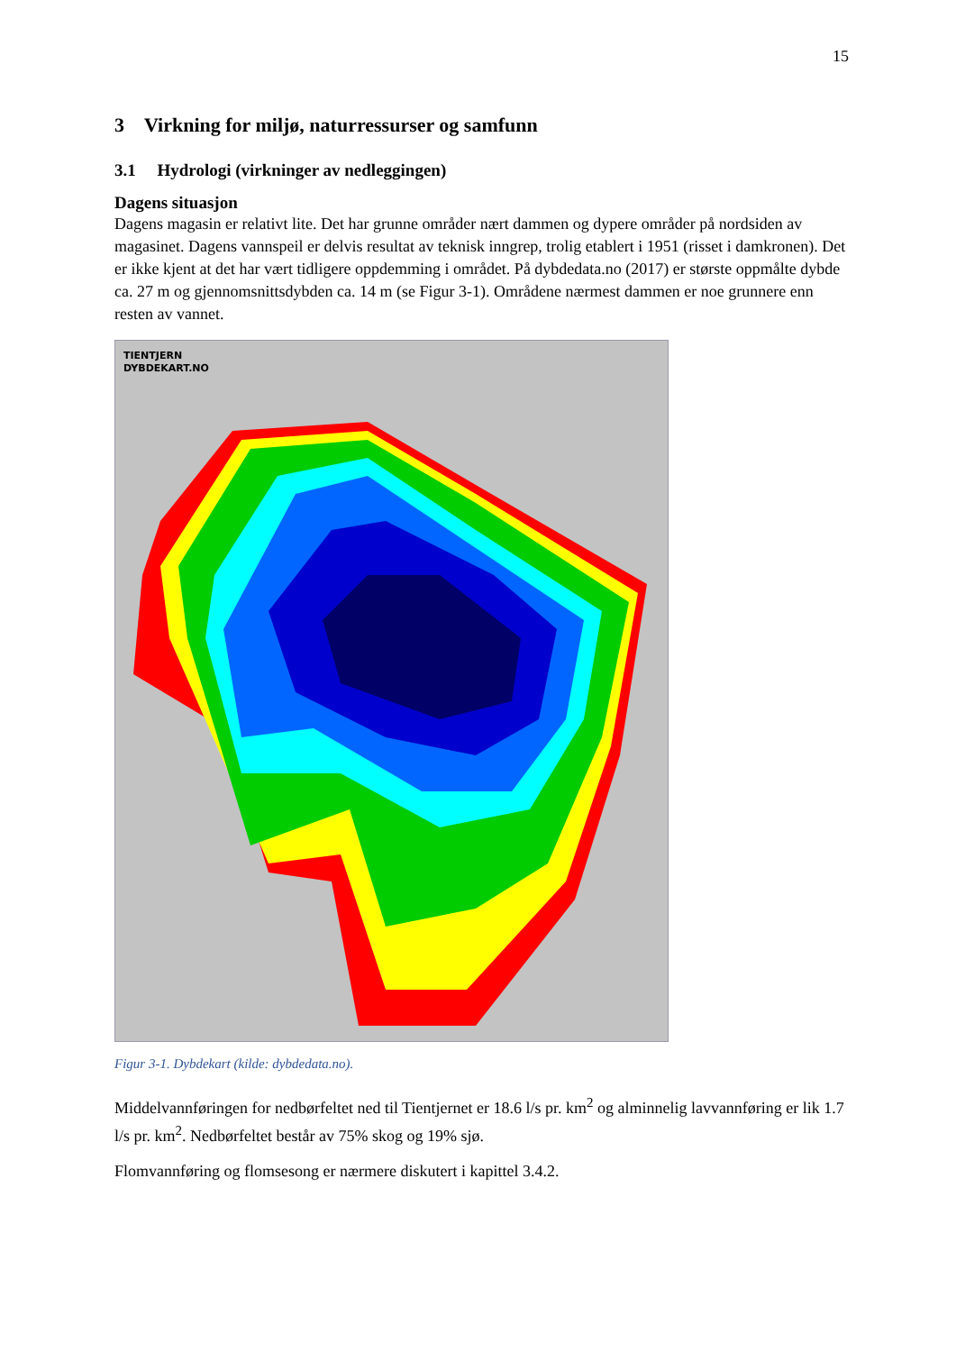15
3 Virkning for miljø, naturressurser og samfunn
3.1 Hydrologi (virkninger av nedleggingen)
Dagens situasjon
Dagens magasin er relativt lite. Det har grunne områder nært dammen og dypere områder på nordsiden av magasinet. Dagens vannspeil er delvis resultat av teknisk inngrep, trolig etablert i 1951 (risset i damkronen). Det er ikke kjent at det har vært tidligere oppdemming i området. På dybdedata.no (2017) er største oppmålte dybde ca. 27 m og gjennomsnittsdybden ca. 14 m (se Figur 3-1). Områdene nærmest dammen er noe grunnere enn resten av vannet.
TIENTJERN
DYBDEKART.NO
Figur 3-1. Dybdekart (kilde: dybdedata.no).
Middelvannføringen for nedbørfeltet ned til Tientjernet er 18.6 l/s pr. km<sup>2</sup> og alminnelig lavvannføring er lik 1.7 l/s pr. km<sup>2</sup>. Nedbørfeltet består av 75% skog og 19% sjø.
Flomvannføring og flomsesong er nærmere diskutert i kapittel 3.4.2.